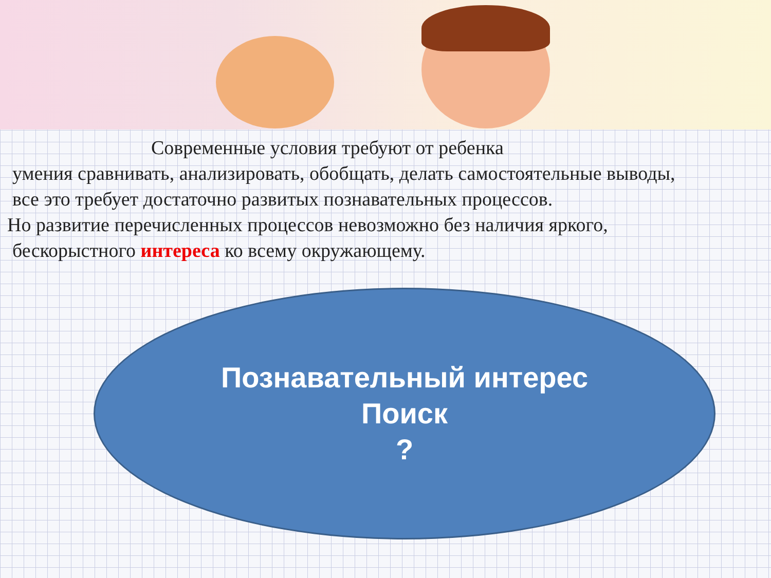Современные условия требуют от ребенка
умения сравнивать, анализировать, обобщать, делать самостоятельные выводы,
все это требует достаточно развитых познавательных процессов.
Но развитие перечисленных процессов невозможно без наличия яркого,
бескорыстного интереса ко всему окружающему.
Познавательный интерес
Поиск
?